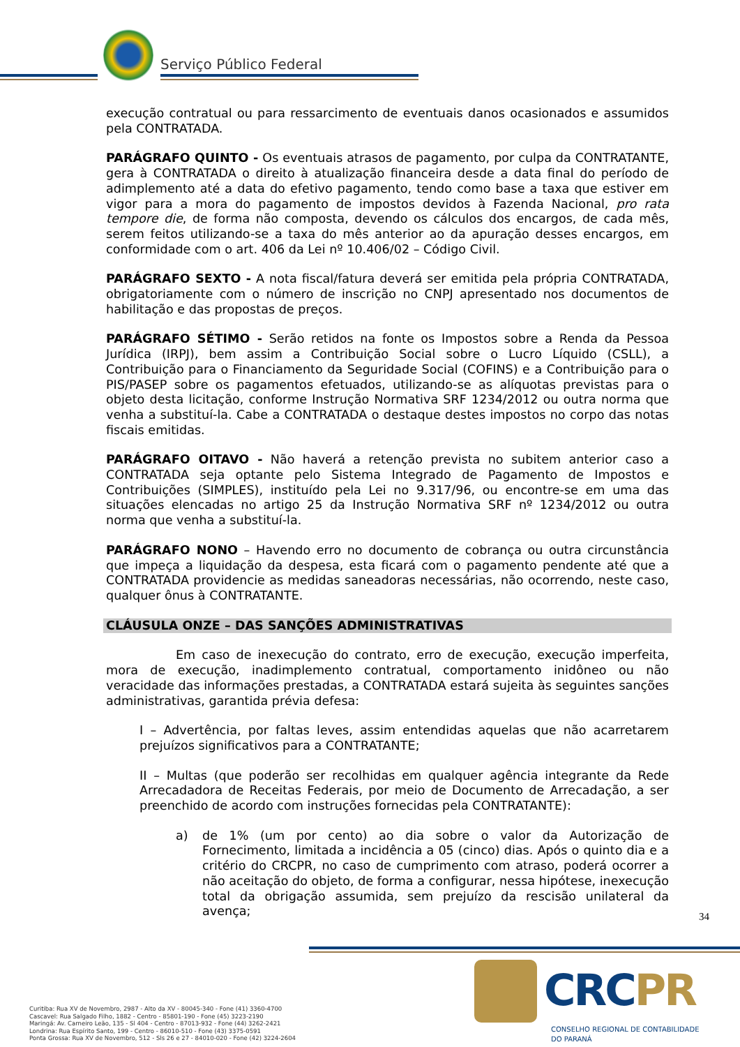Serviço Público Federal
execução contratual ou para ressarcimento de eventuais danos ocasionados e assumidos pela CONTRATADA.
PARÁGRAFO QUINTO - Os eventuais atrasos de pagamento, por culpa da CONTRATANTE, gera à CONTRATADA o direito à atualização financeira desde a data final do período de adimplemento até a data do efetivo pagamento, tendo como base a taxa que estiver em vigor para a mora do pagamento de impostos devidos à Fazenda Nacional, pro rata tempore die, de forma não composta, devendo os cálculos dos encargos, de cada mês, serem feitos utilizando-se a taxa do mês anterior ao da apuração desses encargos, em conformidade com o art. 406 da Lei nº 10.406/02 – Código Civil.
PARÁGRAFO SEXTO - A nota fiscal/fatura deverá ser emitida pela própria CONTRATADA, obrigatoriamente com o número de inscrição no CNPJ apresentado nos documentos de habilitação e das propostas de preços.
PARÁGRAFO SÉTIMO - Serão retidos na fonte os Impostos sobre a Renda da Pessoa Jurídica (IRPJ), bem assim a Contribuição Social sobre o Lucro Líquido (CSLL), a Contribuição para o Financiamento da Seguridade Social (COFINS) e a Contribuição para o PIS/PASEP sobre os pagamentos efetuados, utilizando-se as alíquotas previstas para o objeto desta licitação, conforme Instrução Normativa SRF 1234/2012 ou outra norma que venha a substituí-la. Cabe a CONTRATADA o destaque destes impostos no corpo das notas fiscais emitidas.
PARÁGRAFO OITAVO - Não haverá a retenção prevista no subitem anterior caso a CONTRATADA seja optante pelo Sistema Integrado de Pagamento de Impostos e Contribuições (SIMPLES), instituído pela Lei no 9.317/96, ou encontre-se em uma das situações elencadas no artigo 25 da Instrução Normativa SRF nº 1234/2012 ou outra norma que venha a substituí-la.
PARÁGRAFO NONO – Havendo erro no documento de cobrança ou outra circunstância que impeça a liquidação da despesa, esta ficará com o pagamento pendente até que a CONTRATADA providencie as medidas saneadoras necessárias, não ocorrendo, neste caso, qualquer ônus à CONTRATANTE.
CLÁUSULA ONZE – DAS SANÇÕES ADMINISTRATIVAS
Em caso de inexecução do contrato, erro de execução, execução imperfeita, mora de execução, inadimplemento contratual, comportamento inidôneo ou não veracidade das informações prestadas, a CONTRATADA estará sujeita às seguintes sanções administrativas, garantida prévia defesa:
I – Advertência, por faltas leves, assim entendidas aquelas que não acarretarem prejuízos significativos para a CONTRATANTE;
II – Multas (que poderão ser recolhidas em qualquer agência integrante da Rede Arrecadadora de Receitas Federais, por meio de Documento de Arrecadação, a ser preenchido de acordo com instruções fornecidas pela CONTRATANTE):
a) de 1% (um por cento) ao dia sobre o valor da Autorização de Fornecimento, limitada a incidência a 05 (cinco) dias. Após o quinto dia e a critério do CRCPR, no caso de cumprimento com atraso, poderá ocorrer a não aceitação do objeto, de forma a configurar, nessa hipótese, inexecução total da obrigação assumida, sem prejuízo da rescisão unilateral da avença;
34
Curitiba: Rua XV de Novembro, 2987 - Alto da XV - 80045-340 - Fone (41) 3360-4700
Cascavel: Rua Salgado Filho, 1882 - Centro - 85801-190 - Fone (45) 3223-2190
Maringá: Av. Carneiro Leão, 135 - Sl 404 - Centro - 87013-932 - Fone (44) 3262-2421
Londrina: Rua Espírito Santo, 199 - Centro - 86010-510 - Fone (43) 3375-0591
Ponta Grossa: Rua XV de Novembro, 512 - Sls 26 e 27 - 84010-020 - Fone (42) 3224-2604
CRCPR
CONSELHO REGIONAL DE CONTABILIDADE
DO PARANÁ